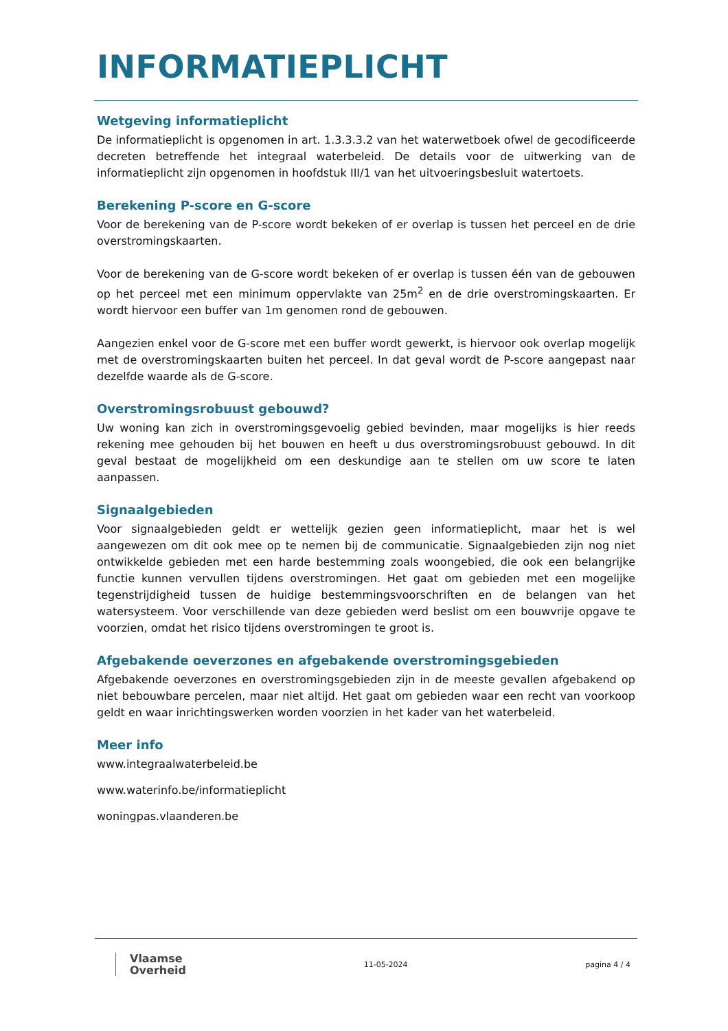INFORMATIEPLICHT
Wetgeving informatieplicht
De informatieplicht is opgenomen in art. 1.3.3.3.2 van het waterwetboek ofwel de gecodificeerde decreten betreffende het integraal waterbeleid. De details voor de uitwerking van de informatieplicht zijn opgenomen in hoofdstuk III/1 van het uitvoeringsbesluit watertoets.
Berekening P-score en G-score
Voor de berekening van de P-score wordt bekeken of er overlap is tussen het perceel en de drie overstromingskaarten.
Voor de berekening van de G-score wordt bekeken of er overlap is tussen één van de gebouwen op het perceel met een minimum oppervlakte van 25m<sup>2</sup> en de drie overstromingskaarten. Er wordt hiervoor een buffer van 1m genomen rond de gebouwen.
Aangezien enkel voor de G-score met een buffer wordt gewerkt, is hiervoor ook overlap mogelijk met de overstromingskaarten buiten het perceel. In dat geval wordt de P-score aangepast naar dezelfde waarde als de G-score.
Overstromingsrobuust gebouwd?
Uw woning kan zich in overstromingsgevoelig gebied bevinden, maar mogelijks is hier reeds rekening mee gehouden bij het bouwen en heeft u dus overstromingsrobuust gebouwd. In dit geval bestaat de mogelijkheid om een deskundige aan te stellen om uw score te laten aanpassen.
Signaalgebieden
Voor signaalgebieden geldt er wettelijk gezien geen informatieplicht, maar het is wel aangewezen om dit ook mee op te nemen bij de communicatie. Signaalgebieden zijn nog niet ontwikkelde gebieden met een harde bestemming zoals woongebied, die ook een belangrijke functie kunnen vervullen tijdens overstromingen. Het gaat om gebieden met een mogelijke tegenstrijdigheid tussen de huidige bestemmingsvoorschriften en de belangen van het watersysteem. Voor verschillende van deze gebieden werd beslist om een bouwvrije opgave te voorzien, omdat het risico tijdens overstromingen te groot is.
Afgebakende oeverzones en afgebakende overstromingsgebieden
Afgebakende oeverzones en overstromingsgebieden zijn in de meeste gevallen afgebakend op niet bebouwbare percelen, maar niet altijd. Het gaat om gebieden waar een recht van voorkoop geldt en waar inrichtingswerken worden voorzien in het kader van het waterbeleid.
Meer info
www.integraalwaterbeleid.be
www.waterinfo.be/informatieplicht
woningpas.vlaanderen.be
Vlaamse
Overheid
11-05-2024 pagina 4 / 4